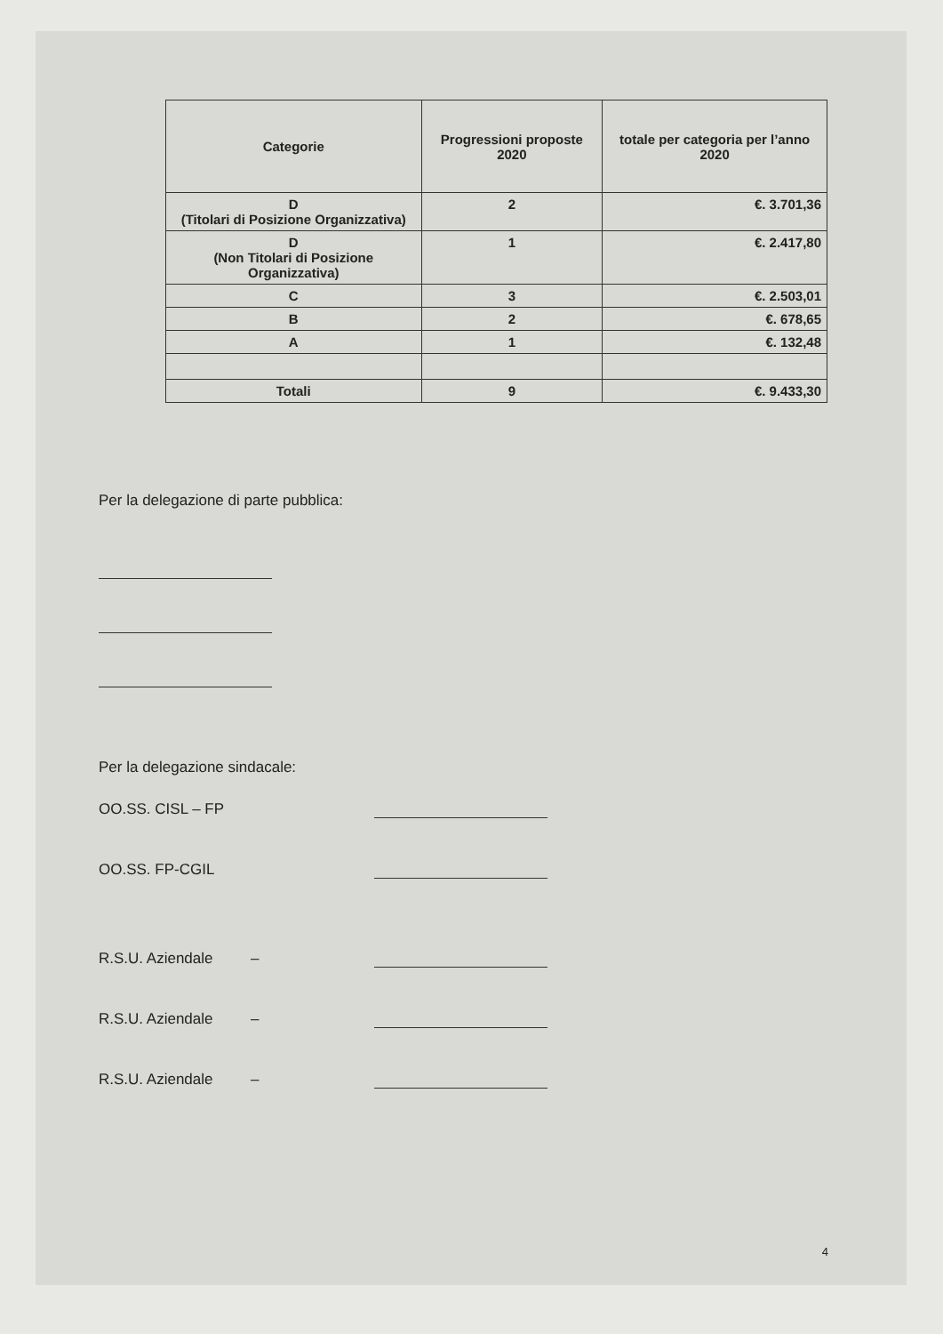| Categorie | Progressioni proposte 2020 | totale per categoria per l’anno 2020 |
| --- | --- | --- |
| D (Titolari di Posizione Organizzativa) | 2 | €. 3.701,36 |
| D (Non Titolari di Posizione Organizzativa) | 1 | €. 2.417,80 |
| C | 3 | €. 2.503,01 |
| B | 2 | €. 678,65 |
| A | 1 | €. 132,48 |
| Totali | 9 | €. 9.433,30 |
Per la delegazione di parte pubblica:
Per la delegazione sindacale:
OO.SS. CISL – FP
OO.SS. FP-CGIL
R.S.U. Aziendale –
R.S.U. Aziendale –
R.S.U. Aziendale –
4